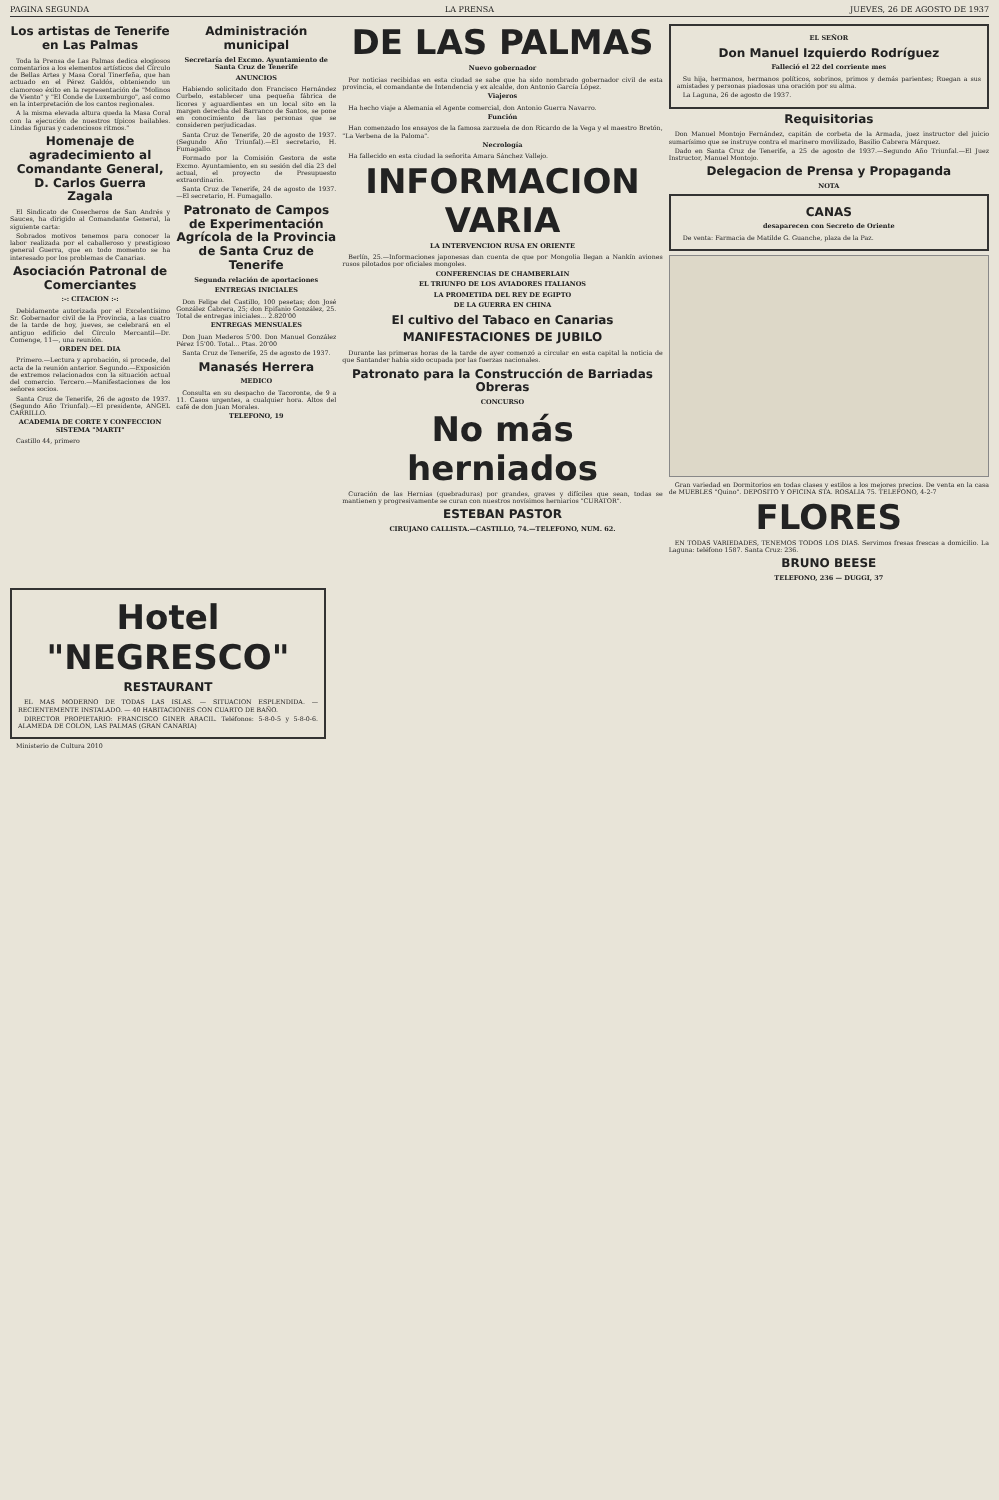PAGINA SEGUNDA LA PRENSA JUEVES, 26 DE AGOSTO DE 1937
Los artistas de Tenerife en Las Palmas
Toda la Prensa de Las Palmas dedica elogiosos comentarios a los elementos artísticos del Círculo de Bellas Artes y Masa Coral Tinerfeña, que han actuado en el Pérez Galdós, obteniendo un clamoroso éxito en la representación de "Molinos de Viento" y "El Conde de Luxemburgo", así como en la interpretación de los cantos regionales.
A la misma elevada altura queda la Masa Coral con la ejecución de nuestros típicos bailables. Lindas figuras y cadenciosos ritmos."
Homenaje de agradecimiento al Comandante General, D. Carlos Guerra Zagala
El Sindicato de Cosecheros de San Andrés y Sauces, ha dirigido al Comandante General, la siguiente carta:
Sobrados motivos tenemos para conocer la labor realizada por el caballeroso y prestigioso general Guerra, que en todo momento se ha interesado por los problemas de Canarias.
Asociación Patronal de Comerciantes
:-: CITACION :-:
Debidamente autorizada por el Excelentísimo Sr. Gobernador civil de la Provincia, a las cuatro de la tarde de hoy, jueves, se celebrará en el antiguo edificio del Círculo Mercantil—Dr. Comenge, 11—, una reunión.
ORDEN DEL DIA
Primero.—Lectura y aprobación, si procede, del acta de la reunión anterior. Segundo.—Exposición de extremos relacionados con la situación actual del comercio. Tercero.—Manifestaciones de los señores socios.
Santa Cruz de Tenerife, 26 de agosto de 1937. (Segundo Año Triunfal).—El presidente, ANGEL CARRILLO.
ACADEMIA DE CORTE Y CONFECCION SISTEMA "MARTI"
Castillo 44, primero
Administración municipal
Secretaría del Excmo. Ayuntamiento de Santa Cruz de Tenerife
ANUNCIOS
Habiendo solicitado don Francisco Hernández Curbelo, establecer una pequeña fábrica de licores y aguardientes en un local sito en la margen derecha del Barranco de Santos, se pone en conocimiento de las personas que se consideren perjudicadas.
Santa Cruz de Tenerife, 20 de agosto de 1937. (Segundo Año Triunfal).—El secretario, H. Fumagallo.
Formado por la Comisión Gestora de este Excmo. Ayuntamiento, en su sesión del día 23 del actual, el proyecto de Presupuesto extraordinario.
Santa Cruz de Tenerife, 24 de agosto de 1937.—El secretario, H. Fumagallo.
Patronato de Campos de Experimentación Agrícola de la Provincia de Santa Cruz de Tenerife
Segunda relación de aportaciones
ENTREGAS INICIALES
Don Felipe del Castillo, 100 pesetas; don José González Cabrera, 25; don Epifanio González, 25. Total de entregas iniciales... 2.820'00
ENTREGAS MENSUALES
Don Juan Mederos 5'00. Don Manuel González Pérez 15'00. Total... Ptas. 20'00
Santa Cruz de Tenerife, 25 de agosto de 1937.
Manasés Herrera
MEDICO
Consulta en su despacho de Tacoronte, de 9 a 11. Casos urgentes, a cualquier hora. Altos del café de don Juan Morales.
TELEFONO, 19
DE LAS PALMAS
Nuevo gobernador
Por noticias recibidas en esta ciudad se sabe que ha sido nombrado gobernador civil de esta provincia, el comandante de Intendencia y ex alcalde, don Antonio García López.
Viajeros
Ha hecho viaje a Alemania el Agente comercial, don Antonio Guerra Navarro.
Función
Han comenzado los ensayos de la famosa zarzuela de don Ricardo de la Vega y el maestro Bretón, "La Verbena de la Paloma".
Necrología
Ha fallecido en esta ciudad la señorita Amara Sánchez Vallejo.
INFORMACION VARIA
LA INTERVENCION RUSA EN ORIENTE
Berlín, 25.—Informaciones japonesas dan cuenta de que por Mongolia llegan a Nankín aviones rusos pilotados por oficiales mongoles.
CONFERENCIAS DE CHAMBERLAIN
EL TRIUNFO DE LOS AVIADORES ITALIANOS
LA PROMETIDA DEL REY DE EGIPTO
DE LA GUERRA EN CHINA
El cultivo del Tabaco en Canarias
MANIFESTACIONES DE JUBILO
Durante las primeras horas de la tarde de ayer comenzó a circular en esta capital la noticia de que Santander había sido ocupada por las fuerzas nacionales.
Patronato para la Construcción de Barriadas Obreras
CONCURSO
No más herniados
Curación de las Hernias (quebraduras) por grandes, graves y difíciles que sean, todas se mantienen y progresivamente se curan con nuestros novísimos herniarios "CURATOR".
ESTEBAN PASTOR
CIRUJANO CALLISTA.—CASTILLO, 74.—TELEFONO, NUM. 62.
EL SEÑOR
Don Manuel Izquierdo Rodríguez
Falleció el 22 del corriente mes
Su hija, hermanos, hermanos políticos, sobrinos, primos y demás parientes; Ruegan a sus amistades y personas piadosas una oración por su alma.
La Laguna, 26 de agosto de 1937.
Requisitorias
Don Manuel Montojo Fernández, capitán de corbeta de la Armada, juez instructor del juicio sumarísimo que se instruye contra el marinero movilizado, Basilio Cabrera Márquez.
Dado en Santa Cruz de Tenerife, a 25 de agosto de 1937.—Segundo Año Triunfal.—El Juez Instructor, Manuel Montojo.
Delegacion de Prensa y Propaganda
NOTA
CANAS
desaparecen con Secreto de Oriente
De venta: Farmacia de Matilde G. Guanche, plaza de la Paz.
Gran variedad en Dormitorios en todas clases y estilos a los mejores precios. De venta en la casa de MUEBLES "Quino". DEPOSITO Y OFICINA STA. ROSALIA 75. TELEFONO, 4-2-7
FLORES
EN TODAS VARIEDADES, TENEMOS TODOS LOS DIAS. Servimos fresas frescas a domicilio. La Laguna: teléfono 1587. Santa Cruz: 236.
BRUNO BEESE
TELEFONO, 236 — DUGGI, 37
Hotel "NEGRESCO"
RESTAURANT
EL MAS MODERNO DE TODAS LAS ISLAS. — SITUACION ESPLENDIDA. — RECIENTEMENTE INSTALADO. — 40 HABITACIONES CON CUARTO DE BAÑO.
DIRECTOR PROPIETARIO: FRANCISCO GINER ARACIL. Teléfonos: 5-8-0-5 y 5-8-0-6. ALAMEDA DE COLON, LAS PALMAS (GRAN CANARIA)
Ministerio de Cultura 2010